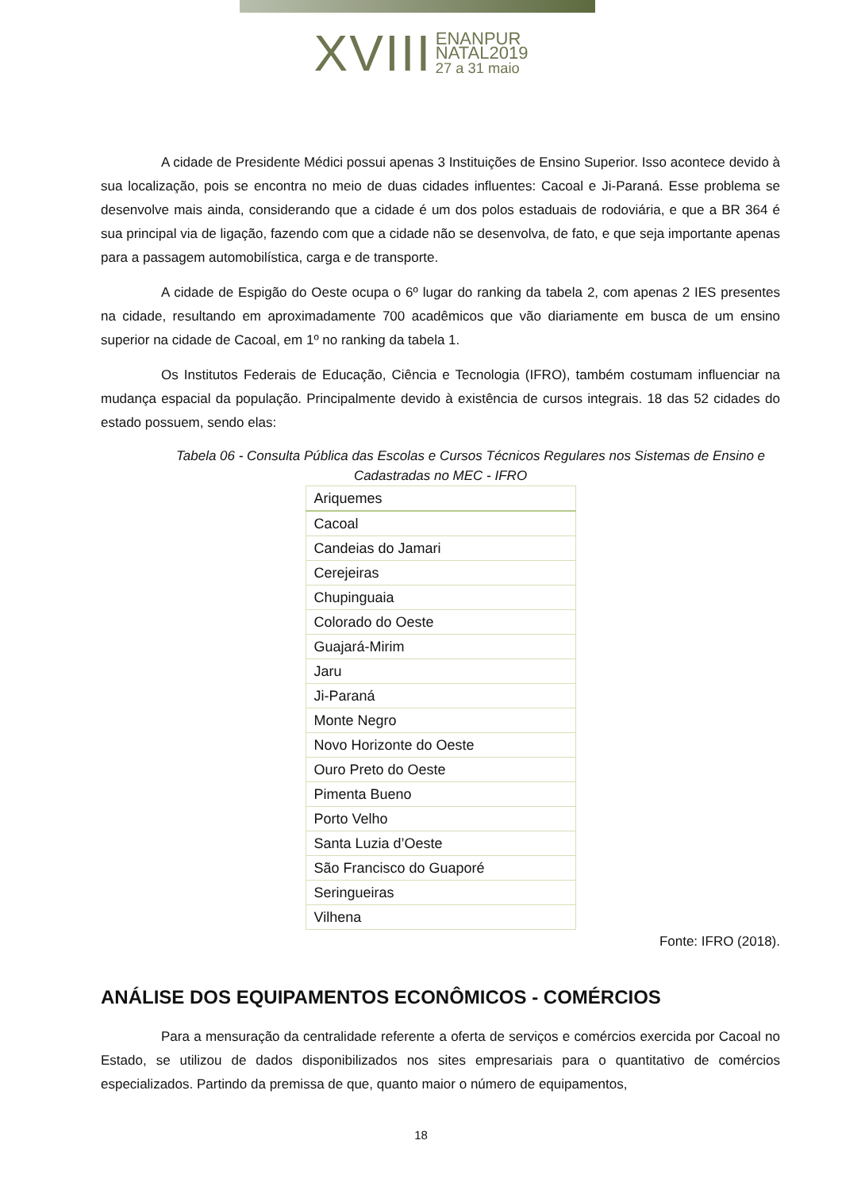XVIII ENANPUR
NATAL2019
27 a 31 maio
A cidade de Presidente Médici possui apenas 3 Instituições de Ensino Superior. Isso acontece devido à sua localização, pois se encontra no meio de duas cidades influentes: Cacoal e Ji-Paraná. Esse problema se desenvolve mais ainda, considerando que a cidade é um dos polos estaduais de rodoviária, e que a BR 364 é sua principal via de ligação, fazendo com que a cidade não se desenvolva, de fato, e que seja importante apenas para a passagem automobilística, carga e de transporte.
A cidade de Espigão do Oeste ocupa o 6º lugar do ranking da tabela 2, com apenas 2 IES presentes na cidade, resultando em aproximadamente 700 acadêmicos que vão diariamente em busca de um ensino superior na cidade de Cacoal, em 1º no ranking da tabela 1.
Os Institutos Federais de Educação, Ciência e Tecnologia (IFRO), também costumam influenciar na mudança espacial da população. Principalmente devido à existência de cursos integrais. 18 das 52 cidades do estado possuem, sendo elas:
Tabela 06 - Consulta Pública das Escolas e Cursos Técnicos Regulares nos Sistemas de Ensino e Cadastradas no MEC - IFRO
| Ariquemes |
| Cacoal |
| Candeias do Jamari |
| Cerejeiras |
| Chupinguaia |
| Colorado do Oeste |
| Guajará-Mirim |
| Jaru |
| Ji-Paraná |
| Monte Negro |
| Novo Horizonte do Oeste |
| Ouro Preto do Oeste |
| Pimenta Bueno |
| Porto Velho |
| Santa Luzia d’Oeste |
| São Francisco do Guaporé |
| Seringueiras |
| Vilhena |
Fonte: IFRO (2018).
ANÁLISE DOS EQUIPAMENTOS ECONÔMICOS - COMÉRCIOS
Para a mensuração da centralidade referente a oferta de serviços e comércios exercida por Cacoal no Estado, se utilizou de dados disponibilizados nos sites empresariais para o quantitativo de comércios especializados. Partindo da premissa de que, quanto maior o número de equipamentos,
18